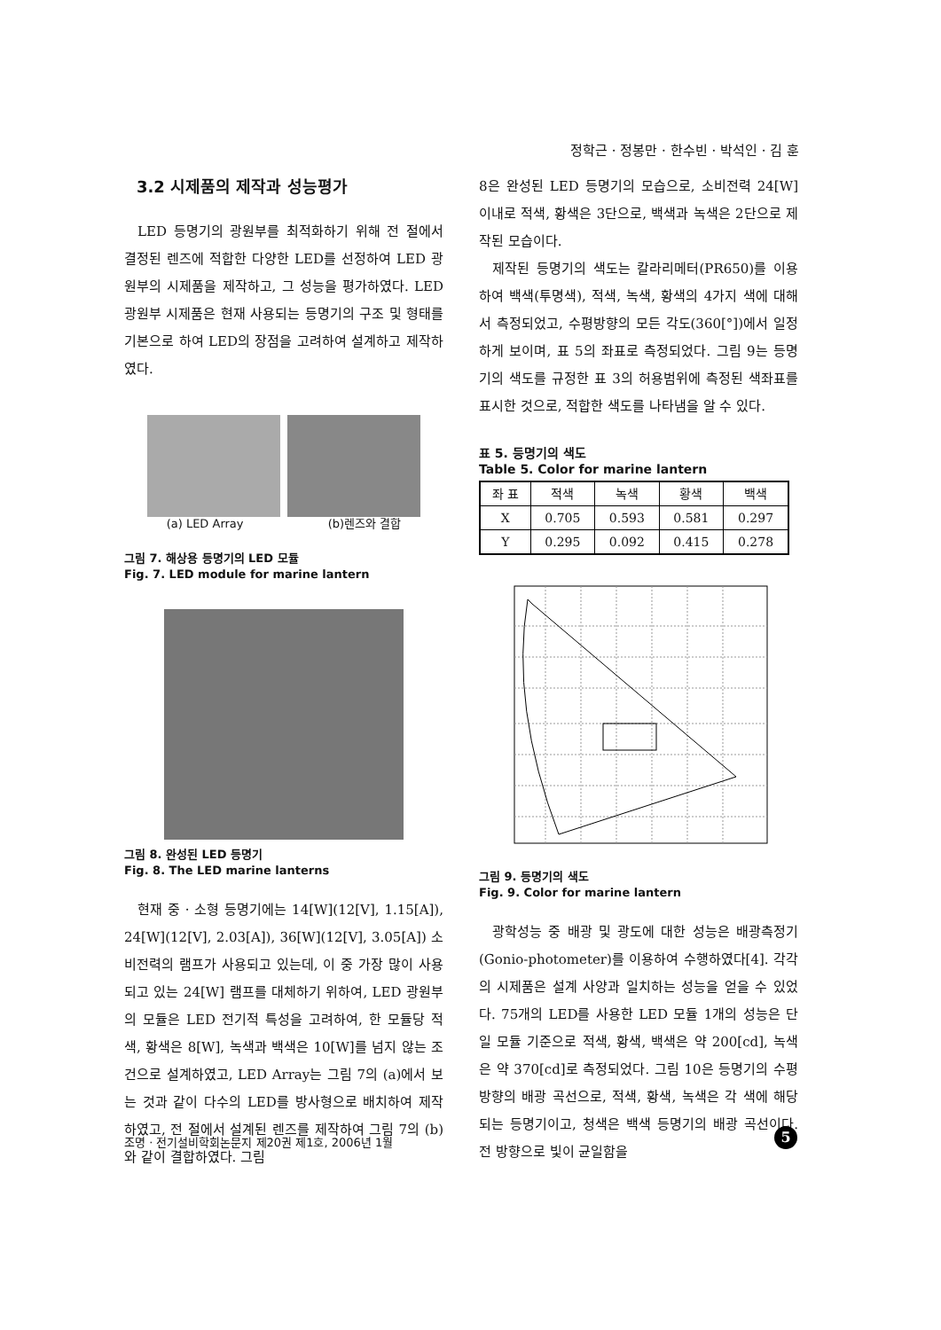정학근 · 정봉만 · 한수빈 · 박석인 · 김 훈
3.2 시제품의 제작과 성능평가
LED 등명기의 광원부를 최적화하기 위해 전 절에서 결정된 렌즈에 적합한 다양한 LED를 선정하여 LED 광원부의 시제품을 제작하고, 그 성능을 평가하였다. LED 광원부 시제품은 현재 사용되는 등명기의 구조 및 형태를 기본으로 하여 LED의 장점을 고려하여 설계하고 제작하였다.
(a) LED Array (b)렌즈와 결합
그림 7. 해상용 등명기의 LED 모듈
Fig. 7. LED module for marine lantern
그림 8. 완성된 LED 등명기
Fig. 8. The LED marine lanterns
현재 중 · 소형 등명기에는 14[W](12[V], 1.15[A]), 24[W](12[V], 2.03[A]), 36[W](12[V], 3.05[A]) 소비전력의 램프가 사용되고 있는데, 이 중 가장 많이 사용되고 있는 24[W] 램프를 대체하기 위하여, LED 광원부의 모듈은 LED 전기적 특성을 고려하여, 한 모듈당 적색, 황색은 8[W], 녹색과 백색은 10[W]를 넘지 않는 조건으로 설계하였고, LED Array는 그림 7의 (a)에서 보는 것과 같이 다수의 LED를 방사형으로 배치하여 제작하였고, 전 절에서 설계된 렌즈를 제작하여 그림 7의 (b)와 같이 결합하였다. 그림
8은 완성된 LED 등명기의 모습으로, 소비전력 24[W] 이내로 적색, 황색은 3단으로, 백색과 녹색은 2단으로 제작된 모습이다.
제작된 등명기의 색도는 칼라리메터(PR650)를 이용하여 백색(투명색), 적색, 녹색, 황색의 4가지 색에 대해서 측정되었고, 수평방향의 모든 각도(360[°])에서 일정하게 보이며, 표 5의 좌표로 측정되었다. 그림 9는 등명기의 색도를 규정한 표 3의 허용범위에 측정된 색좌표를 표시한 것으로, 적합한 색도를 나타냄을 알 수 있다.
표 5. 등명기의 색도
Table 5. Color for marine lantern
| 좌 표 | 적색 | 녹색 | 황색 | 백색 |
| --- | --- | --- | --- | --- |
| X | 0.705 | 0.593 | 0.581 | 0.297 |
| Y | 0.295 | 0.092 | 0.415 | 0.278 |
그림 9. 등명기의 색도
Fig. 9. Color for marine lantern
광학성능 중 배광 및 광도에 대한 성능은 배광측정기(Gonio-photometer)를 이용하여 수행하였다[4]. 각각의 시제품은 설계 사양과 일치하는 성능을 얻을 수 있었다. 75개의 LED를 사용한 LED 모듈 1개의 성능은 단일 모듈 기준으로 적색, 황색, 백색은 약 200[cd], 녹색은 약 370[cd]로 측정되었다. 그림 10은 등명기의 수평방향의 배광 곡선으로, 적색, 황색, 녹색은 각 색에 해당되는 등명기이고, 청색은 백색 등명기의 배광 곡선이다. 전 방향으로 빛이 균일함을
조명 · 전기설비학회논문지 제20권 제1호, 2006년 1월
5